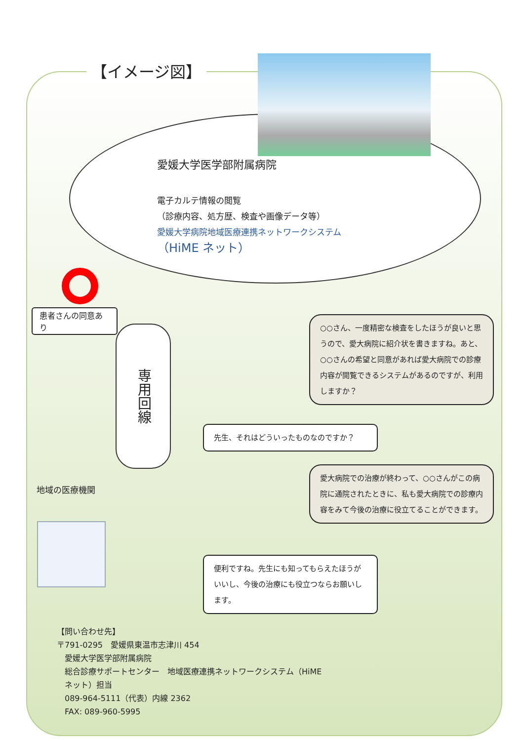【イメージ図】
愛媛大学医学部附属病院
電子カルテ情報の閲覧
（診療内容、処方歴、検査や画像データ等）
愛媛大学病院地域医療連携ネットワークシステム
（HiME ネット）
患者さんの同意あり
専用回線
○○さん、一度精密な検査をしたほうが良いと思うので、愛大病院に紹介状を書きますね。あと、○○さんの希望と同意があれば愛大病院での診療内容が閲覧できるシステムがあるのですが、利用しますか？
先生、それはどういったものなのですか？
愛大病院での治療が終わって、○○さんがこの病院に通院されたときに、私も愛大病院での診療内容をみて今後の治療に役立てることができます。
便利ですね。先生にも知ってもらえたほうがいいし、今後の治療にも役立つならお願いします。
地域の医療機関
【問い合わせ先】
〒791-0295　愛媛県東温市志津川 454
　愛媛大学医学部附属病院
　総合診療サポートセンター　地域医療連携ネットワークシステム（HiME
　ネット）担当
　089-964-5111（代表）内線 2362
　FAX: 089-960-5995